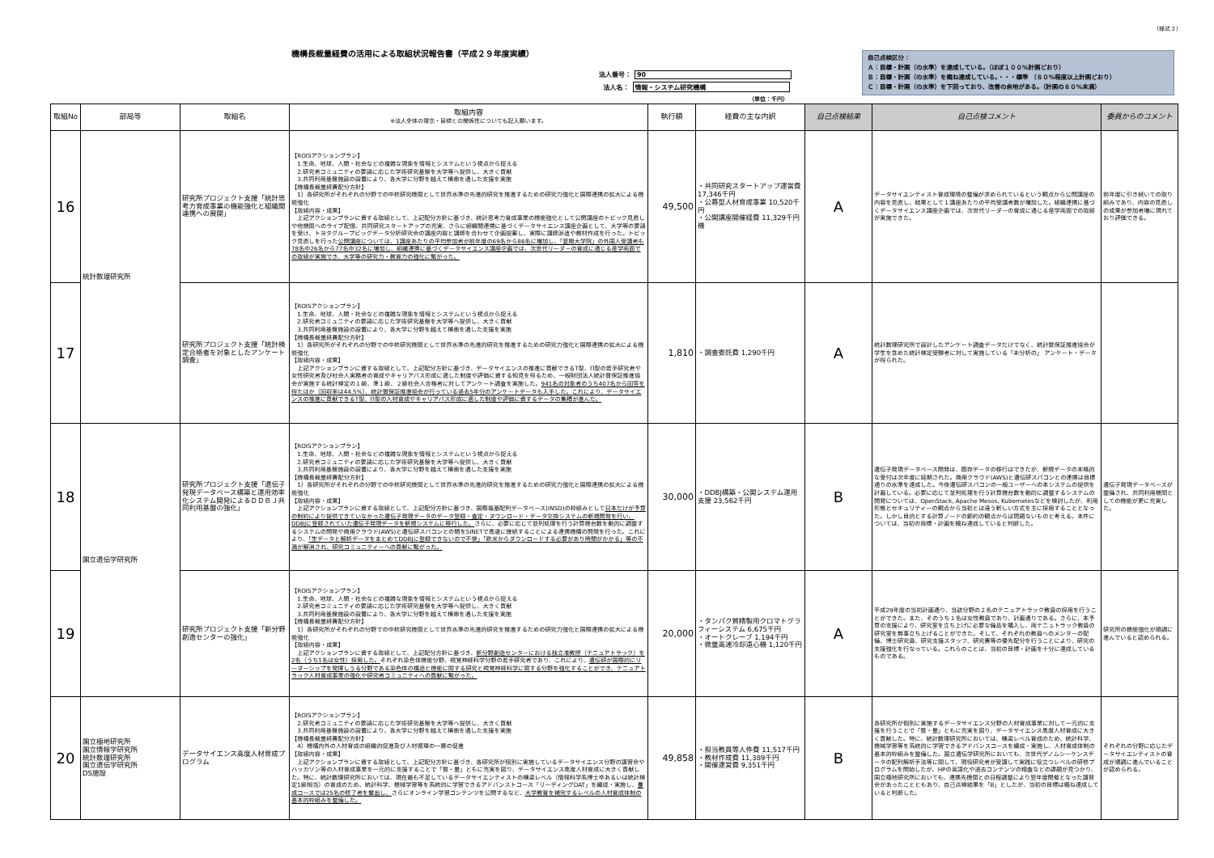（様式３）
機構長裁量経費の活用による取組状況報告書（平成２９年度実績）
自己点検区分：
Ａ：目標・計画（の水準）を達成している。（ほぼ１００%計画どおり）
Ｂ：目標・計画（の水準）を概ね達成している。・・・標準 （８０%程度以上計画どおり）
Ｃ：目標・計画（の水準）を下回っており、改善の余地がある。（計画の８０%未満）
法人番号： 90
法人名： 情報・システム研究機構
（単位：千円）
| 取組No | 部局等 | 取組名 | 取組内容 ※法人全体の理念・目標との関係性についても記入願います。 | 執行額 | 経費の主な内訳 | 自己点検結果 | 自己点検コメント | 委員からのコメント |
| --- | --- | --- | --- | --- | --- | --- | --- | --- |
| 16 | 統計数理研究所 | 研究所プロジェクト支援「統計思考力育成事業の機能強化と組織間連携への展開」 | 【ROISアクションプラン】 1.生命、地球、人間・社会などの複雑な現象を情報とシステムという視点から捉える 2.研究者コミュニティの要請に応じた学術研究基盤を大学等へ提供し、大きく貢献 3.共同利用基盤施設の設置により、各大学に分野を越えて横串を通した支援を実施 【機構長裁量経費配分方針】 1）各研究所がそれぞれの分野での中核研究機関として世界水準の先進的研究を推進するための研究力強化と国際連携の拡大による機能強化 【取組内容・成果】 上記アクションプランに資する取組として、上記配分方針に基づき、統計思考力育成事業の機能強化として公開講座のトピック見直しや他機関へのライブ配信、共同研究スタートアップの充実、さらに組織間連携に基づくデータサイエンス講座企画として、大学等の要請を受け、トヨタグループビッグデータ分析研究会の講座内容と講師を合わせて企画提案し、実際に講師派遣や教材作成を行った。トピック見直しを行った 公開講座については、1講座あたりの平均参加者が前年度の69名から86名に増加し、「夏期大学院」の外国人受講者も78名中26名から77名中32名に増加し、組織連携に基づくデータサイエンス講座企画では、次世代リーダーの育成に通じる産学両面での取組が実施でき、大学等の研究力・教育力の強化に繋がった。 | 49,500 | ・共同研究スタートアップ運営費 17,346千円 ・公募型人材育成事業 10,520千円 ・公開講座開催経費 11,329千円 機 | A | データサイエンティスト育成環境の整備が求められているという観点から公開講座の内容を見直し、結果として１講座あたりの平均受講者数が増加した。組織連携に基づくデータサイエンス講座企画では、次世代リーダーの育成に通じる産学両面での取組が実施できた。 | 前年度に引き続いての取り組みであり、内容の見直しの成果が参加者増に現れており評価できる。 |
| 17 | | 研究所プロジェクト支援「統計検定合格者を対象としたアンケート調査」 | 【ROISアクションプラン】 1.生命、地球、人間・社会などの複雑な現象を情報とシステムという視点から捉える 2.研究者コミュニティの要請に応じた学術研究基盤を大学等へ提供し、大きく貢献 3.共同利用基盤施設の設置により、各大学に分野を越えて横串を通した支援を実施 【機構長裁量経費配分方針】 1）各研究所がそれぞれの分野での中核研究機関として世界水準の先進的研究を推進するための研究力強化と国際連携の拡大による機能強化 【取組内容・成果】 上記アクションプランに資する取組として、上記配分方針に基づき、データサイエンスの推進に貢献できるT型、Π型の若手研究者や女性研究者及び社会人実務者の育成やキャリアパス形成に適した制度や評価に資する知見を得るため、一般財団法人統計質保証推進協会が実施する統計検定の１級、準１級、２級社会人合格者に対してアンケート調査を実施した。 941名の対象者のうち407名から回答を得たほか（回収率は44.5%）、統計質保証推進協会が行っている過去5年分のアンケートデータも入手した。これにより、データサイエンスの推進に貢献できるT型、Π型の人材育成やキャリアパス形成に適した制度や評価に資するデータの集積が進んだ。 | 1,810 | ・調査委託費 1,290千円 | A | 統計数理研究所で設計したアンケート調査データだけでなく、統計質保証推進協会が学生を含めた統計検定受験者に対して実施している「未分析の」 アンケート・データが得られた。 | |
| 18 | 国立遺伝学研究所 | 研究所プロジェクト支援「遺伝子発現データベース構築と運用効率化システム開発によるＤＤＢＪ共同利用基盤の強化」 | 【ROISアクションプラン】 1.生命、地球、人間・社会などの複雑な現象を情報とシステムという視点から捉える 2.研究者コミュニティの要請に応じた学術研究基盤を大学等へ提供し、大きく貢献 3.共同利用基盤施設の設置により、各大学に分野を越えて横串を通した支援を実施 【機構長裁量経費配分方針】 1）各研究所がそれぞれの分野での中核研究機関として世界水準の先進的研究を推進するための研究力強化と国際連携の拡大による機能強化 【取組内容・成果】 上記アクションプランに資する取組として、上記配分方針に基づき、国際塩基配列データベース(INSD)の枠組みとして 日本だけが予算の制約により提供できていなかった遺伝子発現データのデータ登録・査定・ダウンロード・データ交換システムの新規開発を行い、DDBJに登録されていた遺伝子発現データを新規システムに移行した。 さらに、必要に応じて並列処理を行う計算機台数を動的に調整するシステムの開発や商用クラウド(AWS)と遺伝研スパコンとの間をSINETで高速に接続することによる連携機構の開発を行った。これにより、 「生データと解析データをまとめてDDBJに登録できないので不便」「欧米からダウンロードする必要があり時間がかかる」等の不満が解消され、研究コミュニティーへの貢献に繋がった。 | 30,000 | ・DDBJ構築・公開システム運用支援 23,562千円 | B | 遺伝子発現データベース開発は、既存データの移行はできたが、新規データの本格的な受付は次年度に延期された。商用クラウド(AWS)と遺伝研スパコンとの連携は目標通りの水準を達成した。今後遺伝研スパコンの一般ユーザーへの本システムの提供を計画している。必要に応じて並列処理を行う計算機台数を動的に調整するシステムの開発については、OpenStack, Apache Mesos, Kubernetesなどを検討したが、利用形態とセキュリティーの観点から当初とは違う新しい方式を主に採用することとなった。しかし目的とする計算ノードの節約の観点からは問題ないものと考える。本件については、当初の目標・計画を概ね達成していると判断した。 | 遺伝子発現データベースが整備され、共同利用機関としての機能が更に充実した。 |
| 19 | | 研究所プロジェクト支援「新分野創造センターの強化」 | 【ROISアクションプラン】 1.生命、地球、人間・社会などの複雑な現象を情報とシステムという視点から捉える 2.研究者コミュニティの要請に応じた学術研究基盤を大学等へ提供し、大きく貢献 3.共同利用基盤施設の設置により、各大学に分野を越えて横串を通した支援を実施 【機構長裁量経費配分方針】 1）各研究所がそれぞれの分野での中核研究機関として世界水準の先進的研究を推進するための研究力強化と国際連携の拡大による機能強化 【取組内容・成果】 上記アクションプランに資する取組として、上記配分方針に基づき、 新分野創造センターにおける独立准教授（テニュアトラック）を2名（うち1名は女性）採用した。 それぞれ染色体機能分野、視覚神経科学分野の若手研究者であり、これにより、 遺伝研が国際的にリーダーシップを発揮しうる分野である染色体の構造と機能に関する研究と視覚神経科学に関する分野を強化することができ、テニュアトラック人材育成事業の強化や研究者コミュニティへの貢献に繋がった。 | 20,000 | ・タンパク質精製用クロマトグラフィーシステム 6,675千円 ・オートクレーブ 1,194千円 ・微量高速冷却遠心機 1,120千円 | A | 平成29年度の当初計画通り、当該分野の２名のテニュアトラック教員の採用を行うことができた。また、そのうち１名は女性教員であり、計画通りである。さらに、本予算の支援により、研究室を立ち上げに必要な備品を購入し、両テニュトラック教員の研究室を無事立ち上げることができた。そして、それぞれの教員へのメンターの配備、博士研究員、研究支援スタッフ、研究費等の優先配分を行うことにより、研究の支援強化を行なっている。これらのことは、当初の目標・計画を十分に達成しているものである。 | 研究所の機能強化が順調に進んでいると認められる。 |
| 20 | 国立極地研究所 国立情報学研究所 統計数理研究所 国立遺伝学研究所 DS施設 | データサイエンス高度人材育成プログラム | 【ROISアクションプラン】 2.研究者コミュニティの要請に応じた学術研究基盤を大学等へ提供し、大きく貢献 3.共同利用基盤施設の設置により、各大学に分野を越えて横串を通した支援を実施 【機構長裁量経費配分方針】 4）機構内外の人材育成の組織的促進及び人材循環の一層の促進 【取組内容・成果】 上記アクションプランに資する取組として、上記配分方針に基づき、各研究所が個別に実施しているデータサイエンス分野の講習会やハッカソン等の人材育成事業を一元的に支援することで「質・量」ともに充実を図り、データサイエンス高度人材育成に大きく貢献した。特に、統計数理研究所においては、現在最も不足しているデータサイエンティストの棟梁レベル（情報科学系博士卒あるいは統計検定1級相当）の育成のため、統計科学、機械学習等を系統的に学習できるアドバンストコース「リーディングDAT」を編成・実施し、 養成コースでは25名の修了者を輩出し、 さらにオンライン学習コンテンツを公開するなど、 大学教育を補完するレベルの人材育成体制の基本的枠組みを整備した。 | 49,858 | ・担当教員等人件費 11,517千円 ・教材作成費 11,389千円 ・開催運営費 9,351千円 | B | 各研究所が個別に実施するデータサイエンス分野の人材育成事業に対して一元的に支援を行うことで「質・量」ともに充実を図り、データサイエンス高度人材育成に大きく貢献した。特に、統計数理研究所においては、棟梁レベル育成のため、統計科学、機械学習等を系統的に学習できるアドバンスコースを編成・実施し、人材育成体制の基本的枠組みを整備した。国立遺伝学研究所においても、次世代ゲノムシーケンスデータの配列解析手法等に関して、現役研究者が受講して実践に役立つレベルの研修プログラムを開始したが、HPの英語化や過去コンテンツの精査などの課題が見つかり、国立極地研究所においても、連携先機関との日程調整により翌年度開催となった講習会があったことともあり、自己点検結果を「B」としたが、当初の目標は概ね達成していると判断した。 | それぞれの分野に応じたデータサイエンティストの育成が順調に進んでいることが認められる。 |